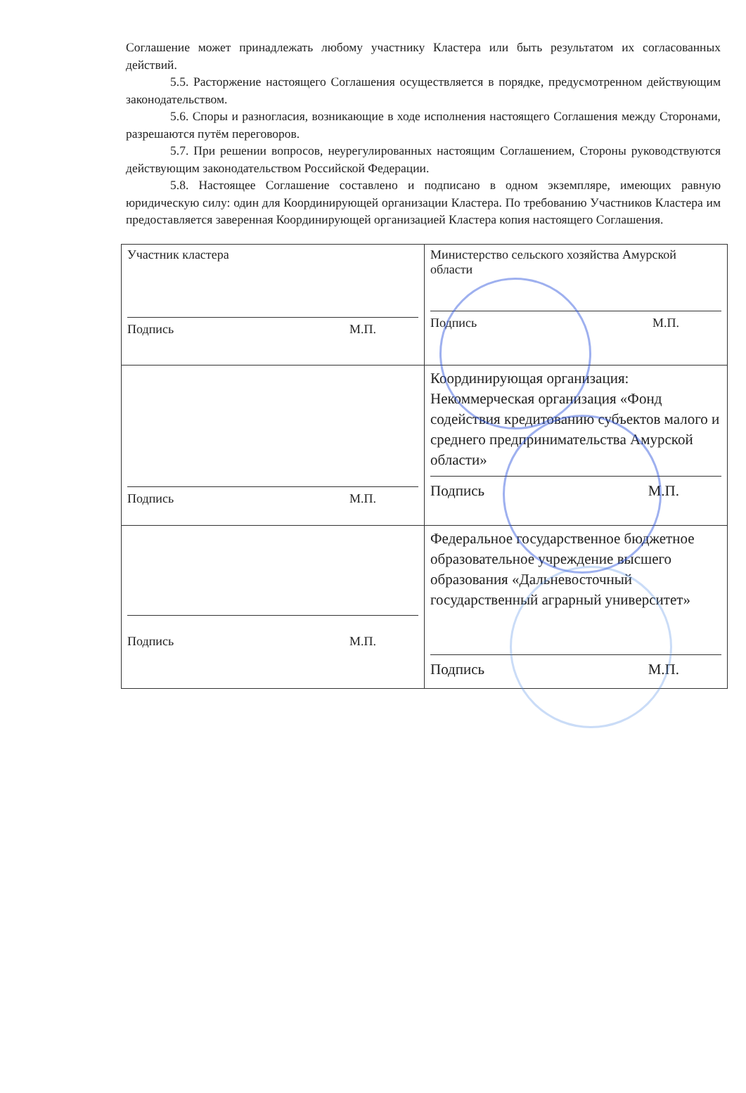Соглашение может принадлежать любому участнику Кластера или быть результатом их согласованных действий.
5.5. Расторжение настоящего Соглашения осуществляется в порядке, предусмотренном действующим законодательством.
5.6. Споры и разногласия, возникающие в ходе исполнения настоящего Соглашения между Сторонами, разрешаются путём переговоров.
5.7. При решении вопросов, неурегулированных настоящим Соглашением, Стороны руководствуются действующим законодательством Российской Федерации.
5.8. Настоящее Соглашение составлено и подписано в одном экземпляре, имеющих равную юридическую силу: один для Координирующей организации Кластера. По требованию Участников Кластера им предоставляется заверенная Координирующей организацией Кластера копия настоящего Соглашения.
| Участник кластера Подпись М.П. | Министерство сельского хозяйства Амурской области Подпись М.П. |
| Подпись М.П. | Координирующая организация: Некоммерческая организация «Фонд содействия кредитованию субъектов малого и среднего предпринимательства Амурской области» Подпись М.П. |
| Подпись М.П. | Федеральное государственное бюджетное образовательное учреждение высшего образования «Дальневосточный государственный аграрный университет» Подпись М.П. |